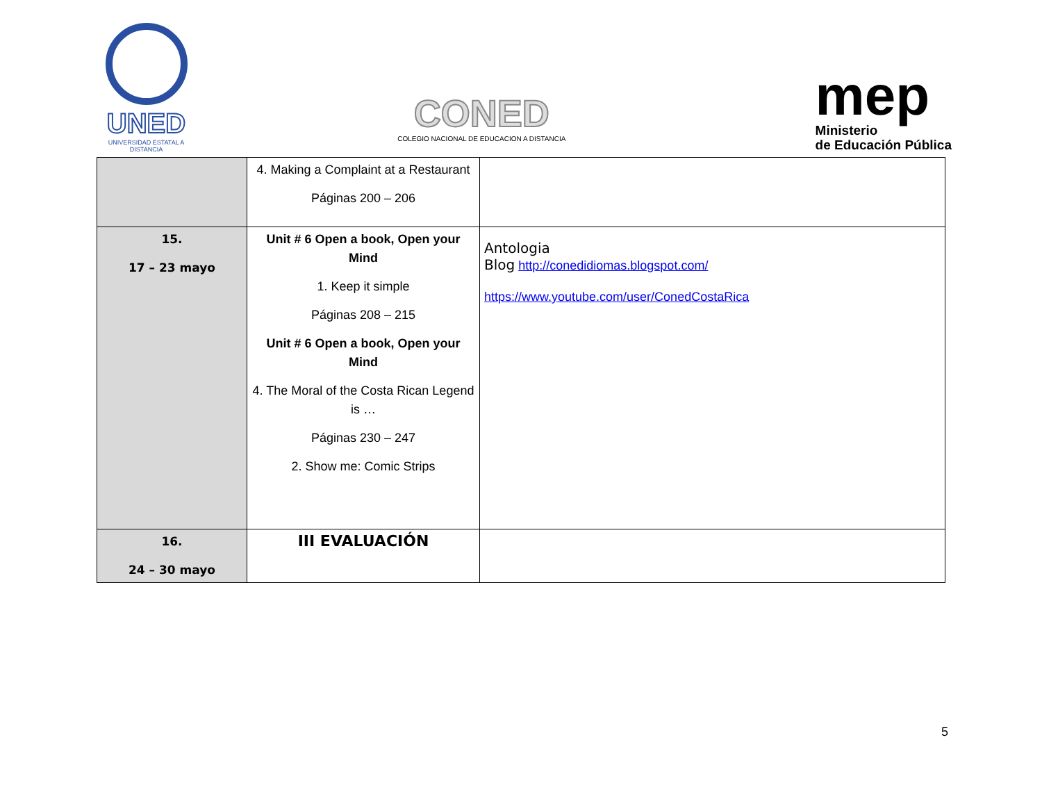UNED
UNIVERSIDAD ESTATAL A DISTANCIA
CONED
COLEGIO NACIONAL DE EDUCACION A DISTANCIA
mep
Ministerio
de Educación Pública
| | 4. Making a Complaint at a Restaurant Páginas 200 – 206 | |
| 15. 17 – 23 mayo | Unit # 6 Open a book, Open your Mind 1. Keep it simple Páginas 208 – 215 Unit # 6 Open a book, Open your Mind 4. The Moral of the Costa Rican Legend is … Páginas 230 – 247 2. Show me: Comic Strips | Antologia Blog http://conedidiomas.blogspot.com/ https://www.youtube.com/user/ConedCostaRica |
| 16. 24 – 30 mayo | III EVALUACIÓN | |
5